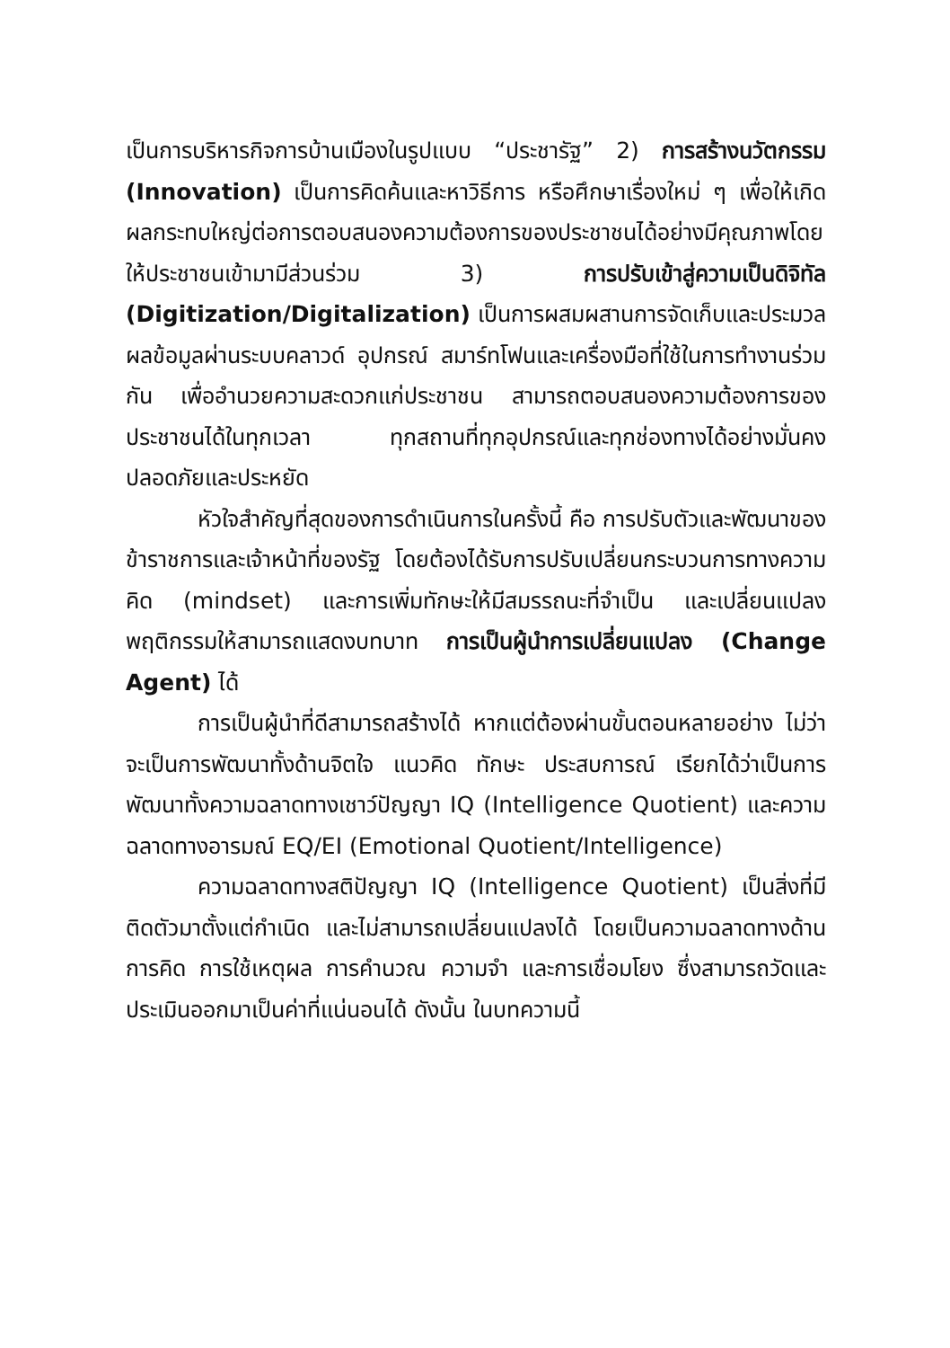เป็นการบริหารกิจการบ้านเมืองในรูปแบบ “ประชารัฐ” 2) การสร้างนวัตกรรม (Innovation) เป็นการคิดค้นและหาวิธีการ หรือศึกษาเรื่องใหม่ ๆ เพื่อให้เกิดผลกระทบใหญ่ต่อการตอบสนองความต้องการของประชาชนได้อย่างมีคุณภาพโดยให้ประชาชนเข้ามามีส่วนร่วม 3) การปรับเข้าสู่ความเป็นดิจิทัล (Digitization/Digitalization) เป็นการผสมผสานการจัดเก็บและประมวลผลข้อมูลผ่านระบบคลาวด์ อุปกรณ์ สมาร์ทโฟนและเครื่องมือที่ใช้ในการทำงานร่วมกัน เพื่ออำนวยความสะดวกแก่ประชาชน สามารถตอบสนองความต้องการของประชาชนได้ในทุกเวลา ทุกสถานที่ทุกอุปกรณ์และทุกช่องทางได้อย่างมั่นคง ปลอดภัยและประหยัด
หัวใจสำคัญที่สุดของการดำเนินการในครั้งนี้ คือ การปรับตัวและพัฒนาของข้าราชการและเจ้าหน้าที่ของรัฐ โดยต้องได้รับการปรับเปลี่ยนกระบวนการทางความคิด (mindset) และการเพิ่มทักษะให้มีสมรรถนะที่จำเป็น และเปลี่ยนแปลงพฤติกรรมให้สามารถแสดงบทบาท การเป็นผู้นำการเปลี่ยนแปลง (Change Agent) ได้
การเป็นผู้นำที่ดีสามารถสร้างได้ หากแต่ต้องผ่านขั้นตอนหลายอย่าง ไม่ว่าจะเป็นการพัฒนาทั้งด้านจิตใจ แนวคิด ทักษะ ประสบการณ์ เรียกได้ว่าเป็นการพัฒนาทั้งความฉลาดทางเชาว์ปัญญา IQ (Intelligence Quotient) และความฉลาดทางอารมณ์ EQ/EI (Emotional Quotient/Intelligence)
ความฉลาดทางสติปัญญา IQ (Intelligence Quotient) เป็นสิ่งที่มีติดตัวมาตั้งแต่กำเนิด และไม่สามารถเปลี่ยนแปลงได้ โดยเป็นความฉลาดทางด้านการคิด การใช้เหตุผล การคำนวณ ความจำ และการเชื่อมโยง ซึ่งสามารถวัดและประเมินออกมาเป็นค่าที่แน่นอนได้ ดังนั้น ในบทความนี้